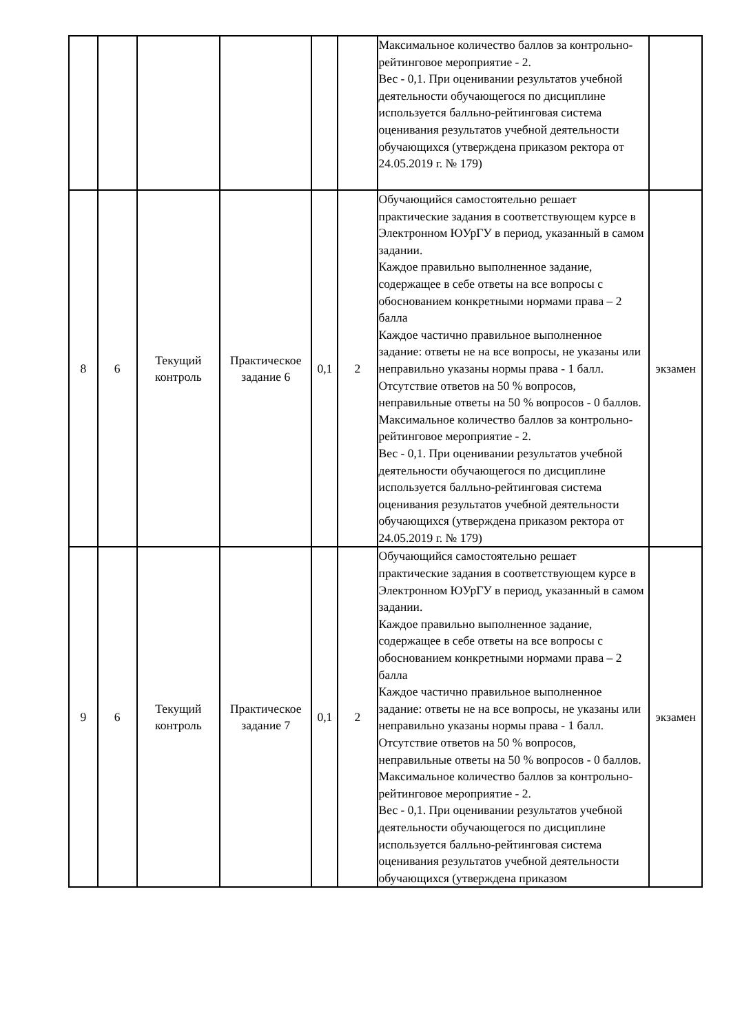| | | | | | | Максимальное количество баллов за контрольно-рейтинговое мероприятие - 2. Вес - 0,1. При оценивании результатов учебной деятельности обучающегося по дисциплине используется балльно-рейтинговая система оценивания результатов учебной деятельности обучающихся (утверждена приказом ректора от 24.05.2019 г. № 179) | |
| 8 | 6 | Текущий контроль | Практическое задание 6 | 0,1 | 2 | Обучающийся самостоятельно решает практические задания в соответствующем курсе в Электронном ЮУрГУ в период, указанный в самом задании. Каждое правильно выполненное задание, содержащее в себе ответы на все вопросы с обоснованием конкретными нормами права – 2 балла Каждое частично правильное выполненное задание: ответы не на все вопросы, не указаны или неправильно указаны нормы права - 1 балл. Отсутствие ответов на 50 % вопросов, неправильные ответы на 50 % вопросов - 0 баллов. Максимальное количество баллов за контрольно-рейтинговое мероприятие - 2. Вес - 0,1. При оценивании результатов учебной деятельности обучающегося по дисциплине используется балльно-рейтинговая система оценивания результатов учебной деятельности обучающихся (утверждена приказом ректора от 24.05.2019 г. № 179) | экзамен |
| 9 | 6 | Текущий контроль | Практическое задание 7 | 0,1 | 2 | Обучающийся самостоятельно решает практические задания в соответствующем курсе в Электронном ЮУрГУ в период, указанный в самом задании. Каждое правильно выполненное задание, содержащее в себе ответы на все вопросы с обоснованием конкретными нормами права – 2 балла Каждое частично правильное выполненное задание: ответы не на все вопросы, не указаны или неправильно указаны нормы права - 1 балл. Отсутствие ответов на 50 % вопросов, неправильные ответы на 50 % вопросов - 0 баллов. Максимальное количество баллов за контрольно-рейтинговое мероприятие - 2. Вес - 0,1. При оценивании результатов учебной деятельности обучающегося по дисциплине используется балльно-рейтинговая система оценивания результатов учебной деятельности обучающихся (утверждена приказом | экзамен |